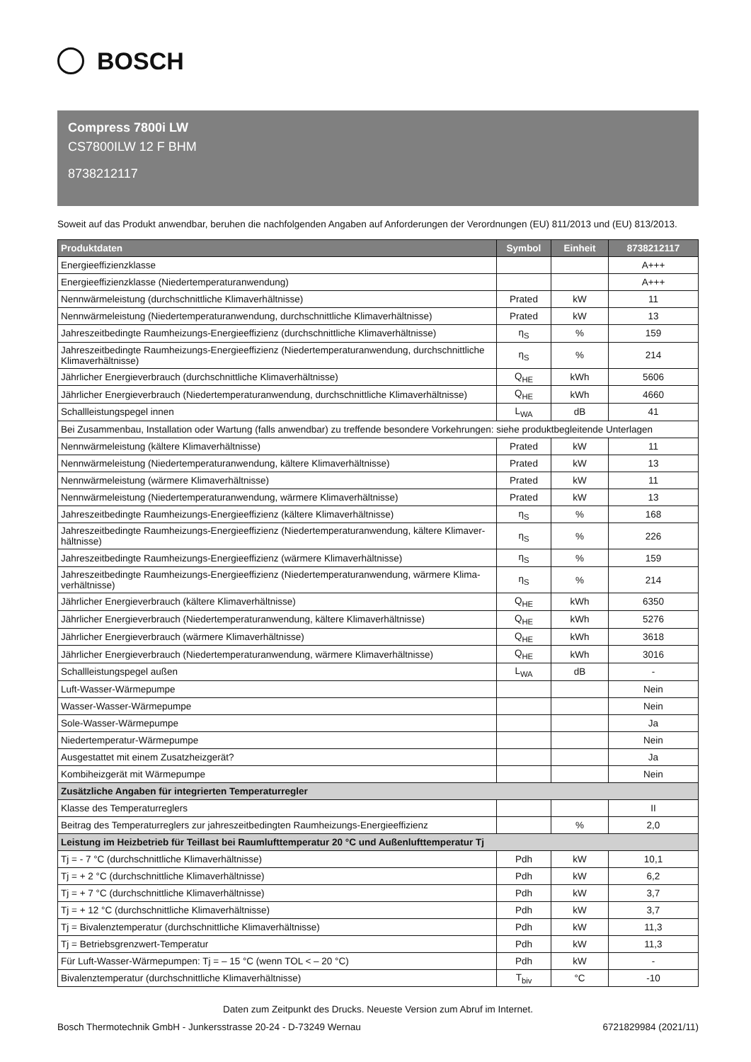BOSCH
Compress 7800i LW
CS7800ILW 12 F BHM
8738212117
Soweit auf das Produkt anwendbar, beruhen die nachfolgenden Angaben auf Anforderungen der Verordnungen (EU) 811/2013 und (EU) 813/2013.
| Produktdaten | Symbol | Einheit | 8738212117 |
| --- | --- | --- | --- |
| Energieeffizienzklasse | | | A+++ |
| Energieeffizienzklasse (Niedertemperaturanwendung) | | | A+++ |
| Nennwärmeleistung (durchschnittliche Klimaverhältnisse) | Prated | kW | 11 |
| Nennwärmeleistung (Niedertemperaturanwendung, durchschnittliche Klimaverhältnisse) | Prated | kW | 13 |
| Jahreszeitbedingte Raumheizungs-Energieeffizienz (durchschnittliche Klimaverhältnisse) | η<sub>S</sub> | % | 159 |
| Jahreszeitbedingte Raumheizungs-Energieeffizienz (Niedertemperaturanwendung, durchschnittliche Klimaverhältnisse) | η<sub>S</sub> | % | 214 |
| Jährlicher Energieverbrauch (durchschnittliche Klimaverhältnisse) | Q<sub>HE</sub> | kWh | 5606 |
| Jährlicher Energieverbrauch (Niedertemperaturanwendung, durchschnittliche Klimaverhältnisse) | Q<sub>HE</sub> | kWh | 4660 |
| Schallleistungspegel innen | L<sub>WA</sub> | dB | 41 |
| Bei Zusammenbau, Installation oder Wartung (falls anwendbar) zu treffende besondere Vorkehrungen: siehe produktbegleitende Unterlagen | | | |
| Nennwärmeleistung (kältere Klimaverhältnisse) | Prated | kW | 11 |
| Nennwärmeleistung (Niedertemperaturanwendung, kältere Klimaverhältnisse) | Prated | kW | 13 |
| Nennwärmeleistung (wärmere Klimaverhältnisse) | Prated | kW | 11 |
| Nennwärmeleistung (Niedertemperaturanwendung, wärmere Klimaverhältnisse) | Prated | kW | 13 |
| Jahreszeitbedingte Raumheizungs-Energieeffizienz (kältere Klimaverhältnisse) | η<sub>S</sub> | % | 168 |
| Jahreszeitbedingte Raumheizungs-Energieeffizienz (Niedertemperaturanwendung, kältere Klimaver-hältnisse) | η<sub>S</sub> | % | 226 |
| Jahreszeitbedingte Raumheizungs-Energieeffizienz (wärmere Klimaverhältnisse) | η<sub>S</sub> | % | 159 |
| Jahreszeitbedingte Raumheizungs-Energieeffizienz (Niedertemperaturanwendung, wärmere Klima-verhältnisse) | η<sub>S</sub> | % | 214 |
| Jährlicher Energieverbrauch (kältere Klimaverhältnisse) | Q<sub>HE</sub> | kWh | 6350 |
| Jährlicher Energieverbrauch (Niedertemperaturanwendung, kältere Klimaverhältnisse) | Q<sub>HE</sub> | kWh | 5276 |
| Jährlicher Energieverbrauch (wärmere Klimaverhältnisse) | Q<sub>HE</sub> | kWh | 3618 |
| Jährlicher Energieverbrauch (Niedertemperaturanwendung, wärmere Klimaverhältnisse) | Q<sub>HE</sub> | kWh | 3016 |
| Schallleistungspegel außen | L<sub>WA</sub> | dB | - |
| Luft-Wasser-Wärmepumpe | | | Nein |
| Wasser-Wasser-Wärmepumpe | | | Nein |
| Sole-Wasser-Wärmepumpe | | | Ja |
| Niedertemperatur-Wärmepumpe | | | Nein |
| Ausgestattet mit einem Zusatzheizgerät? | | | Ja |
| Kombiheizgerät mit Wärmepumpe | | | Nein |
| Zusätzliche Angaben für integrierten Temperaturregler | | | |
| Klasse des Temperaturreglers | | | II |
| Beitrag des Temperaturreglers zur jahreszeitbedingten Raumheizungs-Energieeffizienz | | % | 2,0 |
| Leistung im Heizbetrieb für Teillast bei Raumlufttemperatur 20 °C und Außenlufttemperatur Tj | | | |
| Tj = - 7 °C (durchschnittliche Klimaverhältnisse) | Pdh | kW | 10,1 |
| Tj = + 2 °C (durchschnittliche Klimaverhältnisse) | Pdh | kW | 6,2 |
| Tj = + 7 °C (durchschnittliche Klimaverhältnisse) | Pdh | kW | 3,7 |
| Tj = + 12 °C (durchschnittliche Klimaverhältnisse) | Pdh | kW | 3,7 |
| Tj = Bivalenztemperatur (durchschnittliche Klimaverhältnisse) | Pdh | kW | 11,3 |
| Tj = Betriebsgrenzwert-Temperatur | Pdh | kW | 11,3 |
| Für Luft-Wasser-Wärmepumpen: Tj = – 15 °C (wenn TOL < – 20 °C) | Pdh | kW | - |
| Bivalenztemperatur (durchschnittliche Klimaverhältnisse) | T<sub>biv</sub> | °C | -10 |
Daten zum Zeitpunkt des Drucks. Neueste Version zum Abruf im Internet.
Bosch Thermotechnik GmbH - Junkersstrasse 20-24 - D-73249 Wernau 6721829984 (2021/11)